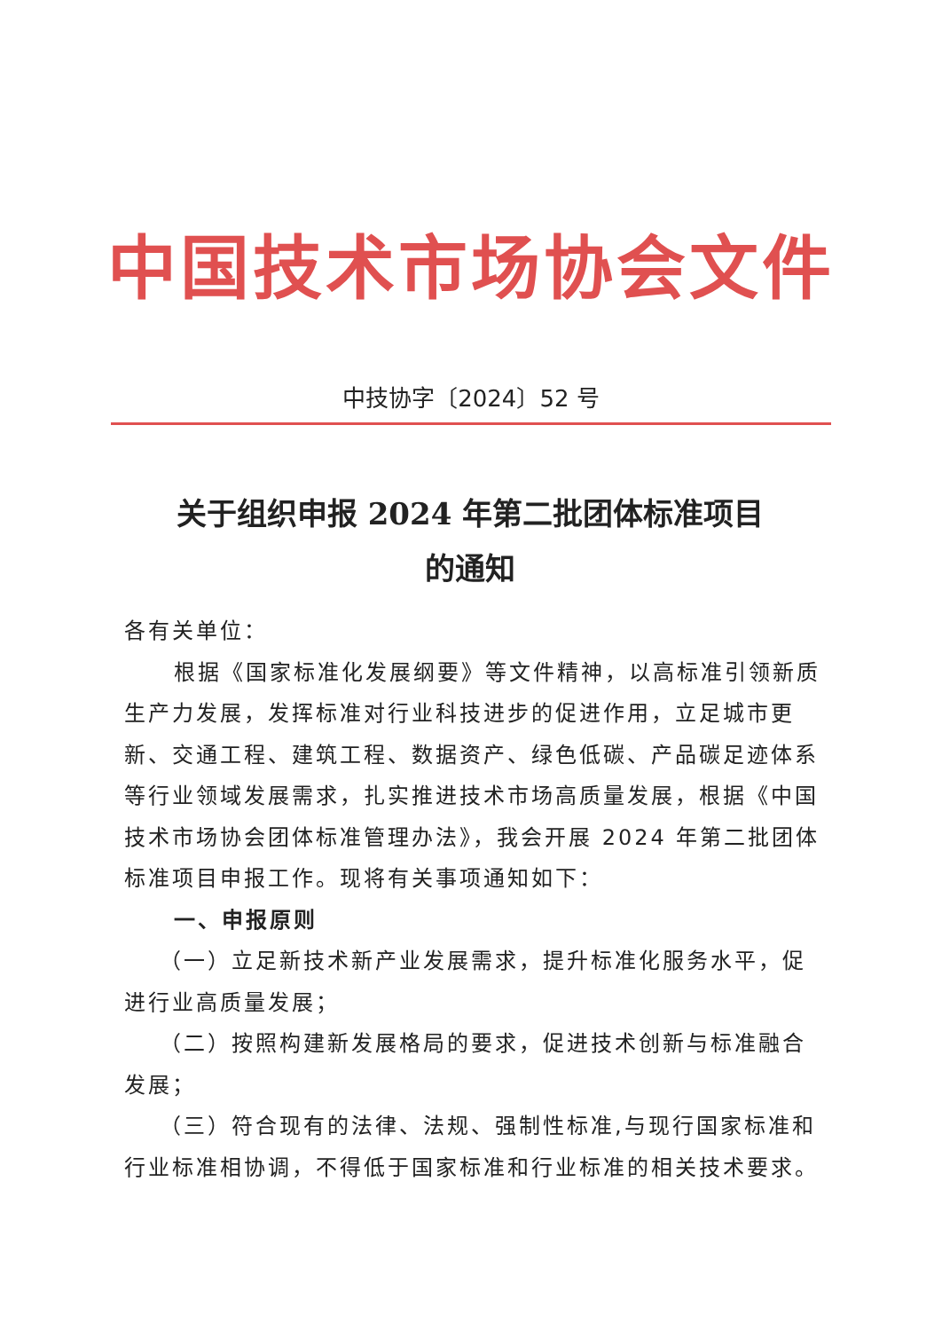中国技术市场协会文件
中技协字〔2024〕52 号
关于组织申报 2024 年第二批团体标准项目
的通知
各有关单位：
根据《国家标准化发展纲要》等文件精神，以高标准引领新质生产力发展，发挥标准对行业科技进步的促进作用，立足城市更新、交通工程、建筑工程、数据资产、绿色低碳、产品碳足迹体系等行业领域发展需求，扎实推进技术市场高质量发展，根据《中国技术市场协会团体标准管理办法》，我会开展 2024 年第二批团体标准项目申报工作。现将有关事项通知如下：
一、申报原则
（一）立足新技术新产业发展需求，提升标准化服务水平，促进行业高质量发展；
（二）按照构建新发展格局的要求，促进技术创新与标准融合发展；
（三）符合现有的法律、法规、强制性标准,与现行国家标准和行业标准相协调，不得低于国家标准和行业标准的相关技术要求。